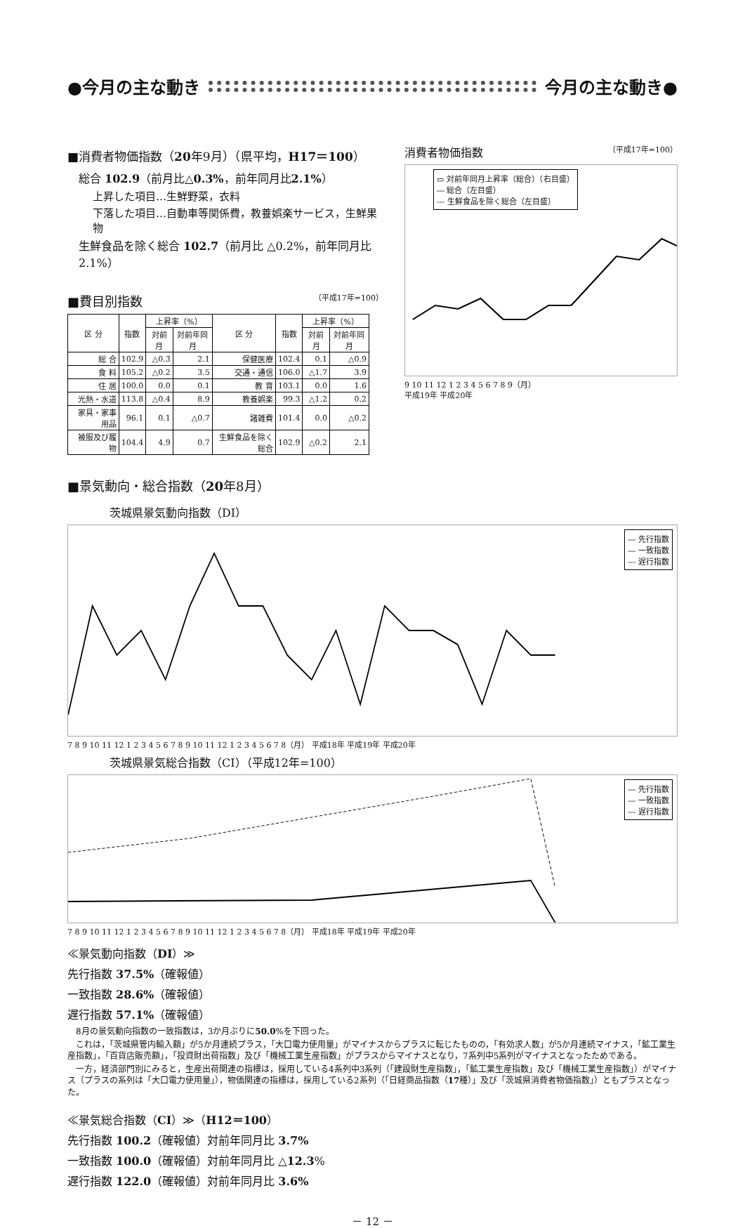●今月の主な動き 今月の主な動き●
■消費者物価指数（20年9月）（県平均，H17＝100）
総合 102.9（前月比△0.3%，前年同月比2.1%）
上昇した項目…生鮮野菜，衣料
下落した項目…自動車等関係費，教養娯楽サービス，生鮮果物
生鮮食品を除く総合 102.7（前月比 △0.2%，前年同月比 2.1%）
■費目別指数 （平成17年=100）
| 区 分 | 指数 | 上昇率（%） | | 区 分 | 指数 | 上昇率（%） | |
| --- | --- | --- | --- | --- | --- | --- | --- |
| | | 対前月 | 対前年同月 | | | 対前月 | 対前年同月 |
| 総 合 | 102.9 | △0.3 | 2.1 | 保健医療 | 102.4 | 0.1 | △0.9 |
| 食 料 | 105.2 | △0.2 | 3.5 | 交通・通信 | 106.0 | △1.7 | 3.9 |
| 住 居 | 100.0 | 0.0 | 0.1 | 教 育 | 103.1 | 0.0 | 1.6 |
| 光熱・水道 | 113.8 | △0.4 | 8.9 | 教養娯楽 | 99.3 | △1.2 | 0.2 |
| 家具・家事用品 | 96.1 | 0.1 | △0.7 | 諸雑費 | 101.4 | 0.0 | △0.2 |
| 被服及び履物 | 104.4 | 4.9 | 0.7 | 生鮮食品を除く総合 | 102.9 | △0.2 | 2.1 |
■景気動向・総合指数（20年8月）
消費者物価指数 （平成17年=100）
▭ 対前年同月上昇率（総合）（右目盛）
― 総合（左目盛）
--- 生鮮食品を除く総合（左目盛）
9 10 11 12 1 2 3 4 5 6 7 8 9（月）
平成19年 平成20年
茨城県景気動向指数（DI）
― 先行指数
― 一致指数
--- 遅行指数
7 8 9 10 11 12 1 2 3 4 5 6 7 8 9 10 11 12 1 2 3 4 5 6 7 8（月） 平成18年 平成19年 平成20年
茨城県景気総合指数（CI）（平成12年=100）
― 先行指数
― 一致指数
--- 遅行指数
7 8 9 10 11 12 1 2 3 4 5 6 7 8 9 10 11 12 1 2 3 4 5 6 7 8（月） 平成18年 平成19年 平成20年
≪景気動向指数（DI）≫
先行指数 37.5%（確報値）
一致指数 28.6%（確報値）
遅行指数 57.1%（確報値）
　8月の景気動向指数の一致指数は，3か月ぶりに50.0%を下回った。
　これは，「茨城県管内輸入額」が5か月連続プラス，「大口電力使用量」がマイナスからプラスに転じたものの，「有効求人数」が5か月連続マイナス，「鉱工業生産指数」，「百貨店販売額」，「投資財出荷指数」及び「機械工業生産指数」がプラスからマイナスとなり，7系列中5系列がマイナスとなったためである。
　一方，経済部門別にみると，生産出荷関連の指標は，採用している4系列中3系列（「建設財生産指数」，「鉱工業生産指数」及び「機械工業生産指数」）がマイナス（プラスの系列は「大口電力使用量」），物価関連の指標は，採用している2系列（「日経商品指数（17種）」及び「茨城県消費者物価指数」）ともプラスとなった。
≪景気総合指数（CI）≫（H12＝100）
先行指数 100.2（確報値）対前年同月比 3.7%
一致指数 100.0（確報値）対前年同月比 △12.3%
遅行指数 122.0（確報値）対前年同月比 3.6%
－ 12 －